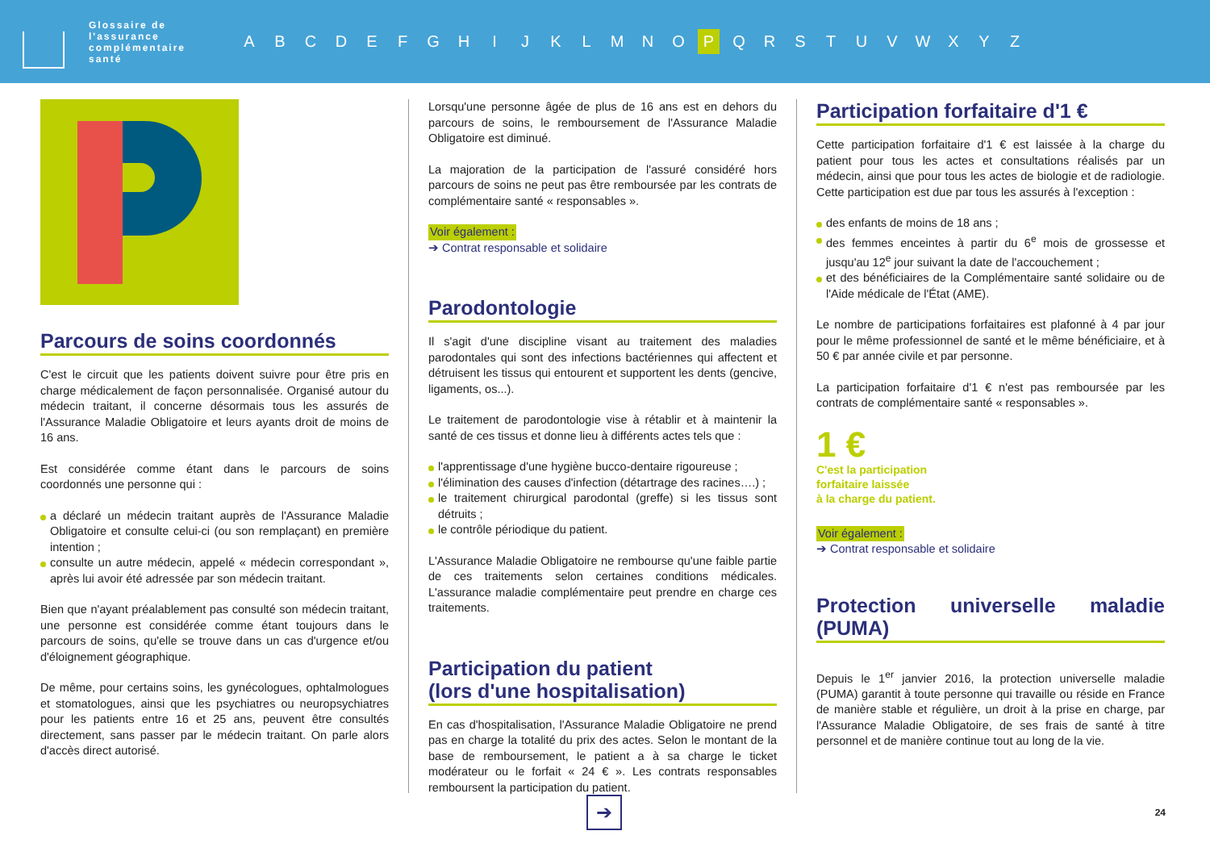Glossaire de l'assurance complémentaire santé
A B C D E F G H I J K L M N O P Q R S T U V W X Y Z
Parcours de soins coordonnés
C'est le circuit que les patients doivent suivre pour être pris en charge médicalement de façon personnalisée. Organisé autour du médecin traitant, il concerne désormais tous les assurés de l'Assurance Maladie Obligatoire et leurs ayants droit de moins de 16 ans.
Est considérée comme étant dans le parcours de soins coordonnés une personne qui :
a déclaré un médecin traitant auprès de l'Assurance Maladie Obligatoire et consulte celui-ci (ou son remplaçant) en première intention ;
consulte un autre médecin, appelé « médecin correspondant », après lui avoir été adressée par son médecin traitant.
Bien que n'ayant préalablement pas consulté son médecin traitant, une personne est considérée comme étant toujours dans le parcours de soins, qu'elle se trouve dans un cas d'urgence et/ou d'éloignement géographique.
De même, pour certains soins, les gynécologues, ophtalmologues et stomatologues, ainsi que les psychiatres ou neuropsychiatres pour les patients entre 16 et 25 ans, peuvent être consultés directement, sans passer par le médecin traitant. On parle alors d'accès direct autorisé.
Lorsqu'une personne âgée de plus de 16 ans est en dehors du parcours de soins, le remboursement de l'Assurance Maladie Obligatoire est diminué.
La majoration de la participation de l'assuré considéré hors parcours de soins ne peut pas être remboursée par les contrats de complémentaire santé « responsables ».
Voir également :
➔ Contrat responsable et solidaire
Parodontologie
Il s'agit d'une discipline visant au traitement des maladies parodontales qui sont des infections bactériennes qui affectent et détruisent les tissus qui entourent et supportent les dents (gencive, ligaments, os...).
Le traitement de parodontologie vise à rétablir et à maintenir la santé de ces tissus et donne lieu à différents actes tels que :
l'apprentissage d'une hygiène bucco-dentaire rigoureuse ;
l'élimination des causes d'infection (détartrage des racines….) ;
le traitement chirurgical parodontal (greffe) si les tissus sont détruits ;
le contrôle périodique du patient.
L'Assurance Maladie Obligatoire ne rembourse qu'une faible partie de ces traitements selon certaines conditions médicales. L'assurance maladie complémentaire peut prendre en charge ces traitements.
Participation du patient
(lors d'une hospitalisation)
En cas d'hospitalisation, l'Assurance Maladie Obligatoire ne prend pas en charge la totalité du prix des actes. Selon le montant de la base de remboursement, le patient a à sa charge le ticket modérateur ou le forfait « 24 € ». Les contrats responsables remboursent la participation du patient.
Participation forfaitaire d'1 €
Cette participation forfaitaire d'1 € est laissée à la charge du patient pour tous les actes et consultations réalisés par un médecin, ainsi que pour tous les actes de biologie et de radiologie. Cette participation est due par tous les assurés à l'exception :
des enfants de moins de 18 ans ;
des femmes enceintes à partir du 6<sup>e</sup> mois de grossesse et jusqu'au 12<sup>e</sup> jour suivant la date de l'accouchement ;
et des bénéficiaires de la Complémentaire santé solidaire ou de l'Aide médicale de l'État (AME).
Le nombre de participations forfaitaires est plafonné à 4 par jour pour le même professionnel de santé et le même bénéficiaire, et à 50 € par année civile et par personne.
La participation forfaitaire d'1 € n'est pas remboursée par les contrats de complémentaire santé « responsables ».
1 €
C'est la participation
forfaitaire laissée
à la charge du patient.
Voir également :
➔ Contrat responsable et solidaire
Protection universelle maladie (PUMA)
Depuis le 1<sup>er</sup> janvier 2016, la protection universelle maladie (PUMA) garantit à toute personne qui travaille ou réside en France de manière stable et régulière, un droit à la prise en charge, par l'Assurance Maladie Obligatoire, de ses frais de santé à titre personnel et de manière continue tout au long de la vie.
➔
24